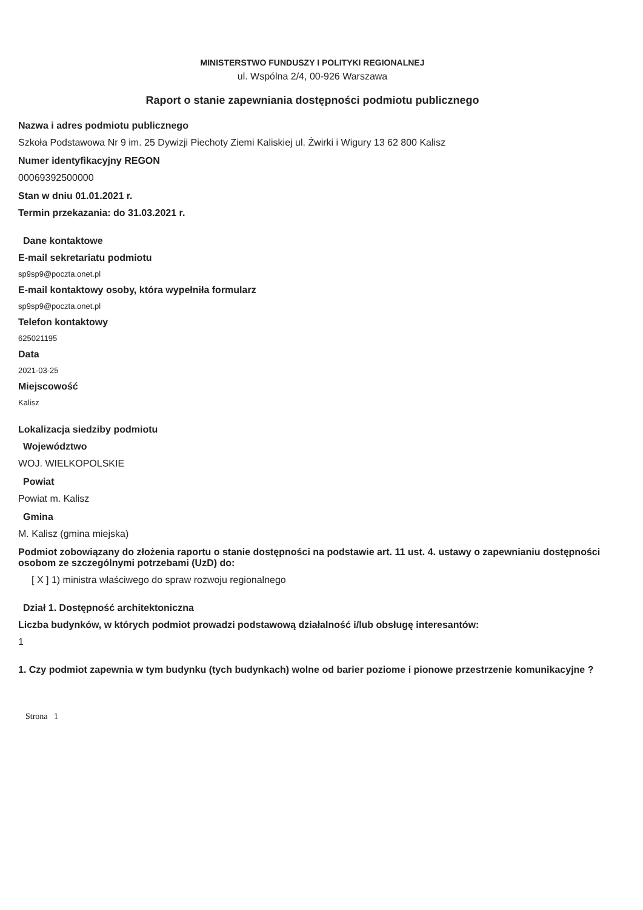MINISTERSTWO FUNDUSZY I POLITYKI REGIONALNEJ
ul. Wspólna 2/4, 00-926 Warszawa
Raport o stanie zapewniania dostępności podmiotu publicznego
Nazwa i adres podmiotu publicznego
Szkoła Podstawowa Nr 9 im. 25 Dywizji Piechoty Ziemi Kaliskiej ul. Żwirki i Wigury 13 62 800 Kalisz
Numer identyfikacyjny REGON
00069392500000
Stan w dniu 01.01.2021 r.
Termin przekazania: do 31.03.2021 r.
Dane kontaktowe
E-mail sekretariatu podmiotu
sp9sp9@poczta.onet.pl
E-mail kontaktowy osoby, która wypełniła formularz
sp9sp9@poczta.onet.pl
Telefon kontaktowy
625021195
Data
2021-03-25
Miejscowość
Kalisz
Lokalizacja siedziby podmiotu
Województwo
WOJ. WIELKOPOLSKIE
Powiat
Powiat m. Kalisz
Gmina
M. Kalisz (gmina miejska)
Podmiot zobowiązany do złożenia raportu o stanie dostępności na podstawie art. 11 ust. 4. ustawy o zapewnianiu dostępności osobom ze szczególnymi potrzebami (UzD) do:
[ X ] 1) ministra właściwego do spraw rozwoju regionalnego
Dział 1. Dostępność architektoniczna
Liczba budynków, w których podmiot prowadzi podstawową działalność i/lub obsługę interesantów:
1
1. Czy podmiot zapewnia w tym budynku (tych budynkach) wolne od barier poziome i pionowe przestrzenie komunikacyjne ?
Strona 1